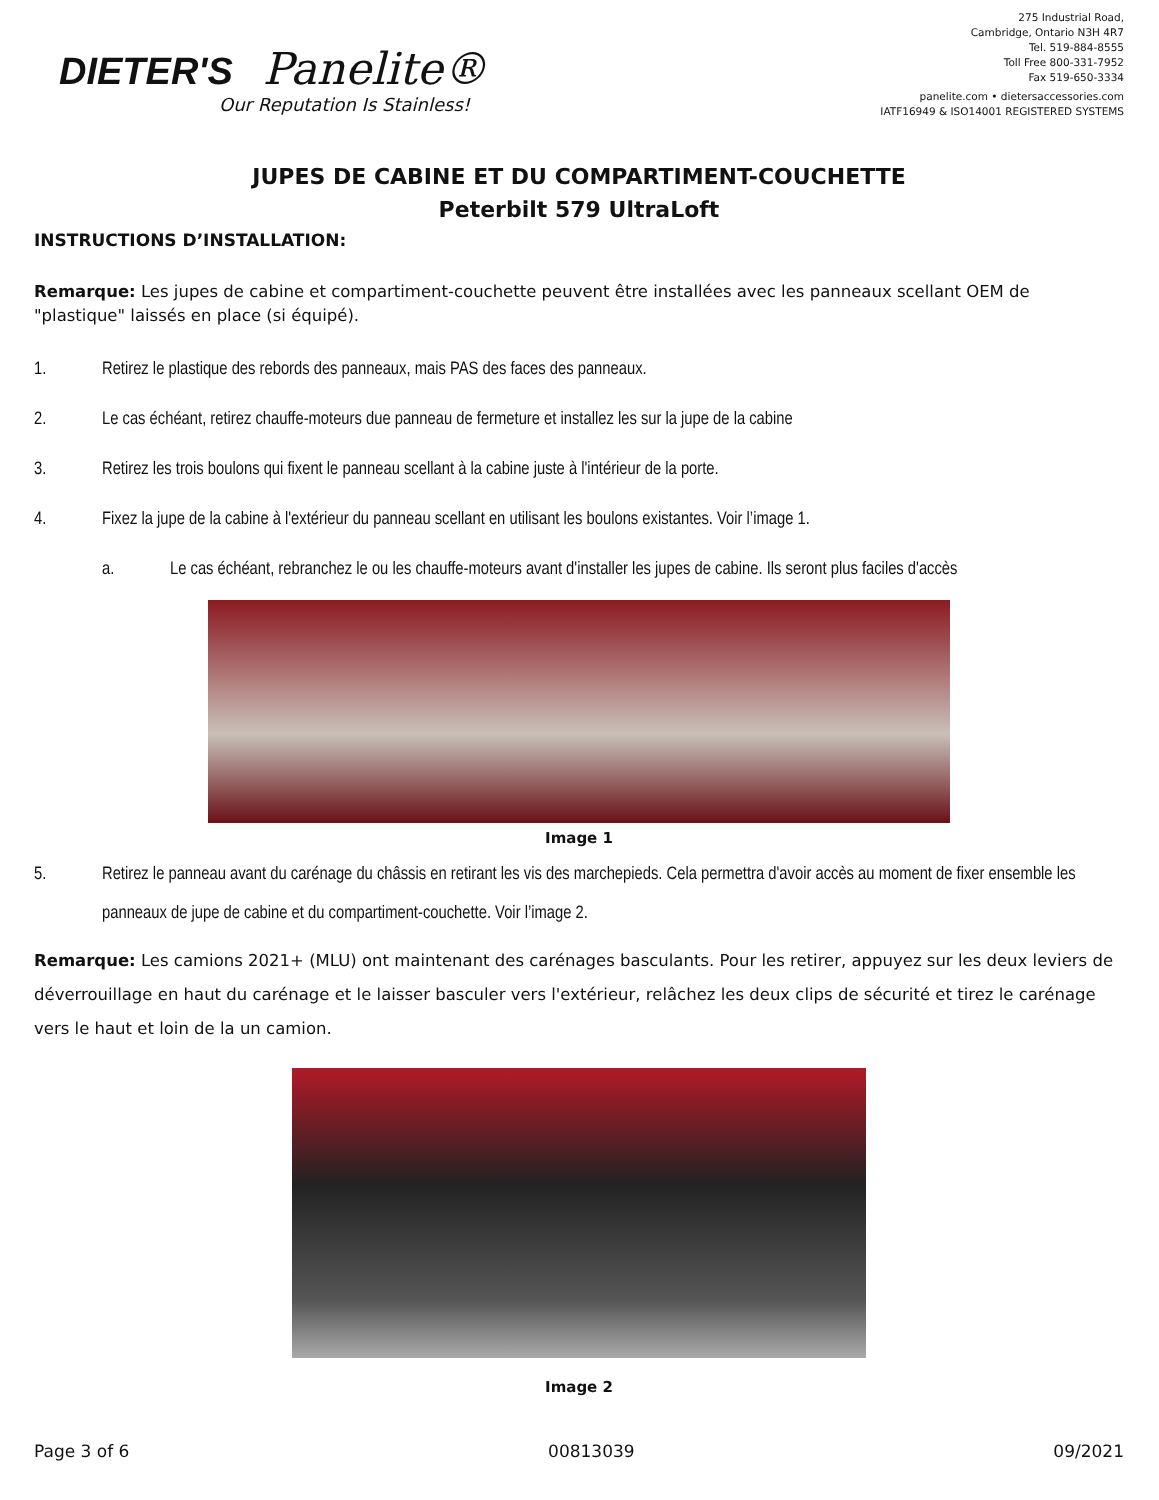DIETER'S Panelite®
Our Reputation Is Stainless!
275 Industrial Road,
Cambridge, Ontario N3H 4R7
Tel. 519-884-8555
Toll Free 800-331-7952
Fax 519-650-3334
panelite.com • dietersaccessories.com
IATF16949 & ISO14001 REGISTERED SYSTEMS
JUPES DE CABINE ET DU COMPARTIMENT-COUCHETTE
Peterbilt 579 UltraLoft
INSTRUCTIONS D’INSTALLATION:
Remarque: Les jupes de cabine et compartiment-couchette peuvent être installées avec les panneaux scellant OEM de "plastique" laissés en place (si équipé).
1. Retirez le plastique des rebords des panneaux, mais PAS des faces des panneaux.
2. Le cas échéant, retirez chauffe-moteurs due panneau de fermeture et installez les sur la jupe de la cabine
3. Retirez les trois boulons qui fixent le panneau scellant à la cabine juste à l'intérieur de la porte.
4. Fixez la jupe de la cabine à l'extérieur du panneau scellant en utilisant les boulons existantes. Voir l’image 1.
a. Le cas échéant, rebranchez le ou les chauffe-moteurs avant d'installer les jupes de cabine. Ils seront plus faciles d'accès
Image 1
5. Retirez le panneau avant du carénage du châssis en retirant les vis des marchepieds. Cela permettra d'avoir accès au moment de fixer ensemble les panneaux de jupe de cabine et du compartiment-couchette. Voir l’image 2.
Remarque: Les camions 2021+ (MLU) ont maintenant des carénages basculants. Pour les retirer, appuyez sur les deux leviers de déverrouillage en haut du carénage et le laisser basculer vers l'extérieur, relâchez les deux clips de sécurité et tirez le carénage vers le haut et loin de la un camion.
Image 2
Page 3 of 6 00813039 09/2021